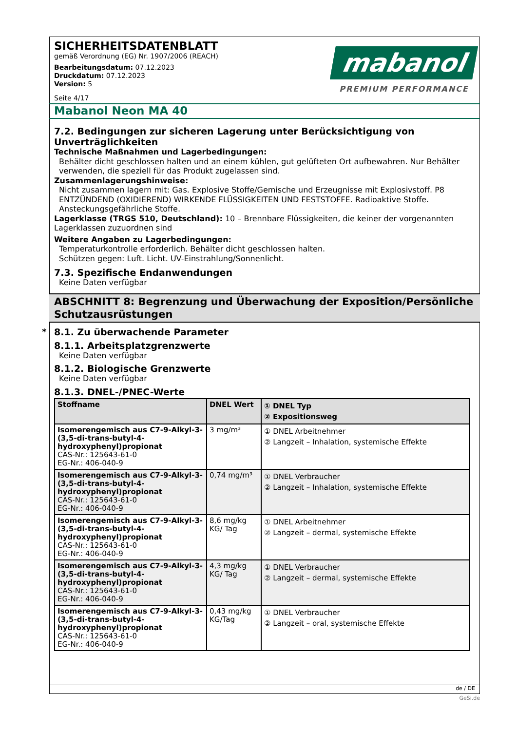*
SICHERHEITSDATENBLATT
gemäß Verordnung (EG) Nr. 1907/2006 (REACH)
Bearbeitungsdatum: 07.12.2023
Druckdatum: 07.12.2023
Version: 5
Seite 4/17
mabanol
PREMIUM PERFORMANCE
Mabanol Neon MA 40
7.2. Bedingungen zur sicheren Lagerung unter Berücksichtigung von Unverträglichkeiten
Technische Maßnahmen und Lagerbedingungen:
Behälter dicht geschlossen halten und an einem kühlen, gut gelüfteten Ort aufbewahren. Nur Behälter verwenden, die speziell für das Produkt zugelassen sind.
Zusammenlagerungshinweise:
Nicht zusammen lagern mit: Gas. Explosive Stoffe/Gemische und Erzeugnisse mit Explosivstoff. P8 ENTZÜNDEND (OXIDIEREND) WIRKENDE FLÜSSIGKEITEN UND FESTSTOFFE. Radioaktive Stoffe. Ansteckungsgefährliche Stoffe.
Lagerklasse (TRGS 510, Deutschland): 10 – Brennbare Flüssigkeiten, die keiner der vorgenannten Lagerklassen zuzuordnen sind
Weitere Angaben zu Lagerbedingungen:
Temperaturkontrolle erforderlich. Behälter dicht geschlossen halten.
Schützen gegen: Luft. Licht. UV-Einstrahlung/Sonnenlicht.
7.3. Spezifische Endanwendungen
Keine Daten verfügbar
ABSCHNITT 8: Begrenzung und Überwachung der Exposition/Persönliche Schutzausrüstungen
8.1. Zu überwachende Parameter
8.1.1. Arbeitsplatzgrenzwerte
Keine Daten verfügbar
8.1.2. Biologische Grenzwerte
Keine Daten verfügbar
8.1.3. DNEL-/PNEC-Werte
| Stoffname | DNEL Wert | ① DNEL Typ ② Expositionsweg |
| --- | --- | --- |
| Isomerengemisch aus C7-9-Alkyl-3-(3,5-di-trans-butyl-4-hydroxyphenyl)propionat CAS-Nr.: 125643-61-0 EG-Nr.: 406-040-9 | 3 mg/m³ | ① DNEL Arbeitnehmer ② Langzeit – Inhalation, systemische Effekte |
| Isomerengemisch aus C7-9-Alkyl-3-(3,5-di-trans-butyl-4-hydroxyphenyl)propionat CAS-Nr.: 125643-61-0 EG-Nr.: 406-040-9 | 0,74 mg/m³ | ① DNEL Verbraucher ② Langzeit – Inhalation, systemische Effekte |
| Isomerengemisch aus C7-9-Alkyl-3-(3,5-di-trans-butyl-4-hydroxyphenyl)propionat CAS-Nr.: 125643-61-0 EG-Nr.: 406-040-9 | 8,6 mg/kg KG/ Tag | ① DNEL Arbeitnehmer ② Langzeit – dermal, systemische Effekte |
| Isomerengemisch aus C7-9-Alkyl-3-(3,5-di-trans-butyl-4-hydroxyphenyl)propionat CAS-Nr.: 125643-61-0 EG-Nr.: 406-040-9 | 4,3 mg/kg KG/ Tag | ① DNEL Verbraucher ② Langzeit – dermal, systemische Effekte |
| Isomerengemisch aus C7-9-Alkyl-3-(3,5-di-trans-butyl-4-hydroxyphenyl)propionat CAS-Nr.: 125643-61-0 EG-Nr.: 406-040-9 | 0,43 mg/kg KG/Tag | ① DNEL Verbraucher ② Langzeit – oral, systemische Effekte |
de / DE
GeSi.de